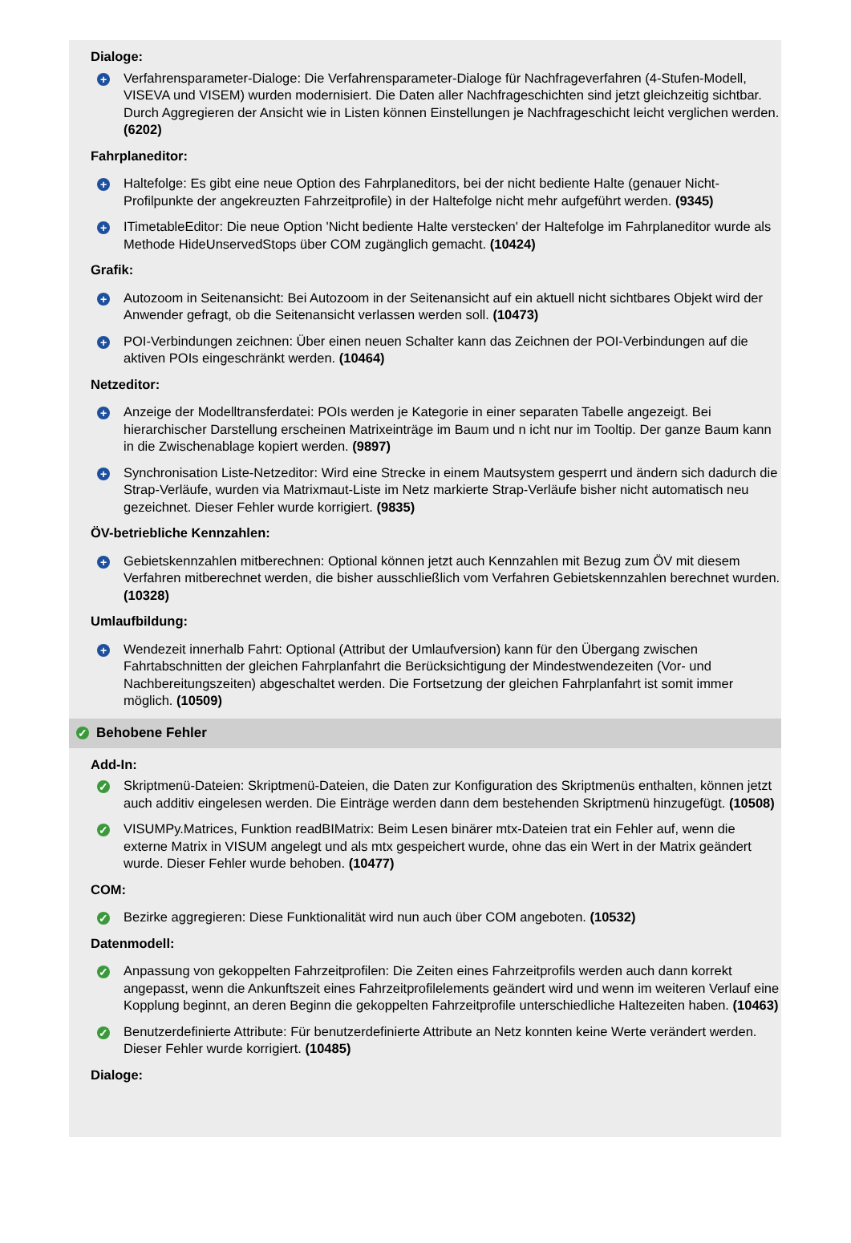Dialoge:
+
Verfahrensparameter-Dialoge: Die Verfahrensparameter-Dialoge für Nachfrageverfahren (4-Stufen-Modell, VISEVA und VISEM) wurden modernisiert. Die Daten aller Nachfrageschichten sind jetzt gleichzeitig sichtbar. Durch Aggregieren der Ansicht wie in Listen können Einstellungen je Nachfrageschicht leicht verglichen werden. (6202)
Fahrplaneditor:
+
Haltefolge: Es gibt eine neue Option des Fahrplaneditors, bei der nicht bediente Halte (genauer Nicht-Profilpunkte der angekreuzten Fahrzeitprofile) in der Haltefolge nicht mehr aufgeführt werden. (9345)
+
ITimetableEditor: Die neue Option 'Nicht bediente Halte verstecken' der Haltefolge im Fahrplaneditor wurde als Methode HideUnservedStops über COM zugänglich gemacht. (10424)
Grafik:
+
Autozoom in Seitenansicht: Bei Autozoom in der Seitenansicht auf ein aktuell nicht sichtbares Objekt wird der Anwender gefragt, ob die Seitenansicht verlassen werden soll. (10473)
+
POI-Verbindungen zeichnen: Über einen neuen Schalter kann das Zeichnen der POI-Verbindungen auf die aktiven POIs eingeschränkt werden. (10464)
Netzeditor:
+
Anzeige der Modelltransferdatei: POIs werden je Kategorie in einer separaten Tabelle angezeigt. Bei hierarchischer Darstellung erscheinen Matrixeinträge im Baum und n icht nur im Tooltip. Der ganze Baum kann in die Zwischenablage kopiert werden. (9897)
+
Synchronisation Liste-Netzeditor: Wird eine Strecke in einem Mautsystem gesperrt und ändern sich dadurch die Strap-Verläufe, wurden via Matrixmaut-Liste im Netz markierte Strap-Verläufe bisher nicht automatisch neu gezeichnet. Dieser Fehler wurde korrigiert. (9835)
ÖV-betriebliche Kennzahlen:
+
Gebietskennzahlen mitberechnen: Optional können jetzt auch Kennzahlen mit Bezug zum ÖV mit diesem Verfahren mitberechnet werden, die bisher ausschließlich vom Verfahren Gebietskennzahlen berechnet wurden. (10328)
Umlaufbildung:
+
Wendezeit innerhalb Fahrt: Optional (Attribut der Umlaufversion) kann für den Übergang zwischen Fahrtabschnitten der gleichen Fahrplanfahrt die Berücksichtigung der Mindestwendezeiten (Vor- und Nachbereitungszeiten) abgeschaltet werden. Die Fortsetzung der gleichen Fahrplanfahrt ist somit immer möglich. (10509)
✓ Behobene Fehler
Add-In:
✓
Skriptmenü-Dateien: Skriptmenü-Dateien, die Daten zur Konfiguration des Skriptmenüs enthalten, können jetzt auch additiv eingelesen werden. Die Einträge werden dann dem bestehenden Skriptmenü hinzugefügt. (10508)
✓
VISUMPy.Matrices, Funktion readBIMatrix: Beim Lesen binärer mtx-Dateien trat ein Fehler auf, wenn die externe Matrix in VISUM angelegt und als mtx gespeichert wurde, ohne das ein Wert in der Matrix geändert wurde. Dieser Fehler wurde behoben. (10477)
COM:
✓
Bezirke aggregieren: Diese Funktionalität wird nun auch über COM angeboten. (10532)
Datenmodell:
✓
Anpassung von gekoppelten Fahrzeitprofilen: Die Zeiten eines Fahrzeitprofils werden auch dann korrekt angepasst, wenn die Ankunftszeit eines Fahrzeitprofilelements geändert wird und wenn im weiteren Verlauf eine Kopplung beginnt, an deren Beginn die gekoppelten Fahrzeitprofile unterschiedliche Haltezeiten haben. (10463)
✓
Benutzerdefinierte Attribute: Für benutzerdefinierte Attribute an Netz konnten keine Werte verändert werden. Dieser Fehler wurde korrigiert. (10485)
Dialoge: